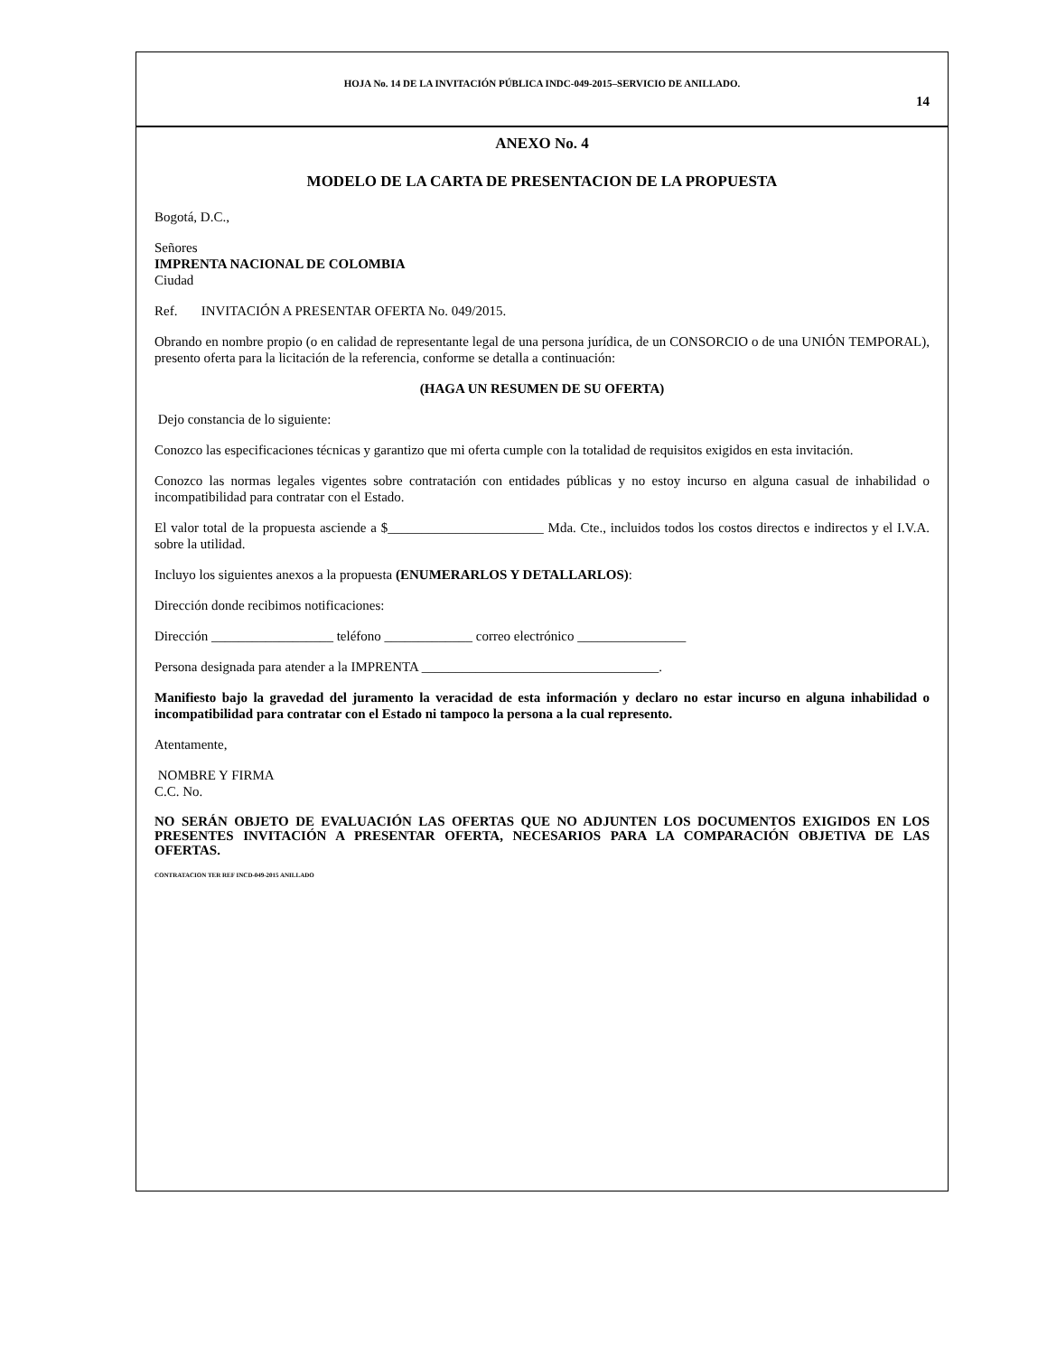HOJA No. 14 DE LA INVITACIÓN PÚBLICA INDC-049-2015–SERVICIO DE ANILLADO.
14
ANEXO No. 4
MODELO DE LA CARTA DE PRESENTACION DE LA PROPUESTA
Bogotá, D.C.,
Señores
IMPRENTA NACIONAL DE COLOMBIA
Ciudad
Ref. INVITACIÓN A PRESENTAR OFERTA No. 049/2015.
Obrando en nombre propio (o en calidad de representante legal de una persona jurídica, de un CONSORCIO o de una UNIÓN TEMPORAL), presento oferta para la licitación de la referencia, conforme se detalla a continuación:
(HAGA UN RESUMEN DE SU OFERTA)
Dejo constancia de lo siguiente:
Conozco las especificaciones técnicas y garantizo que mi oferta cumple con la totalidad de requisitos exigidos en esta invitación.
Conozco las normas legales vigentes sobre contratación con entidades públicas y no estoy incurso en alguna casual de inhabilidad o incompatibilidad para contratar con el Estado.
El valor total de la propuesta asciende a $_______________________ Mda. Cte., incluidos todos los costos directos e indirectos y el I.V.A. sobre la utilidad.
Incluyo los siguientes anexos a la propuesta (ENUMERARLOS Y DETALLARLOS):
Dirección donde recibimos notificaciones:
Dirección __________________ teléfono _____________ correo electrónico ________________
Persona designada para atender a la IMPRENTA ___________________________________.
Manifiesto bajo la gravedad del juramento la veracidad de esta información y declaro no estar incurso en alguna inhabilidad o incompatibilidad para contratar con el Estado ni tampoco la persona a la cual represento.
Atentamente,
NOMBRE Y FIRMA
C.C. No.
NO SERÁN OBJETO DE EVALUACIÓN LAS OFERTAS QUE NO ADJUNTEN LOS DOCUMENTOS EXIGIDOS EN LOS PRESENTES INVITACIÓN A PRESENTAR OFERTA, NECESARIOS PARA LA COMPARACIÓN OBJETIVA DE LAS OFERTAS.
CONTRATACION TER REF INCD-049-2015 ANILLADO